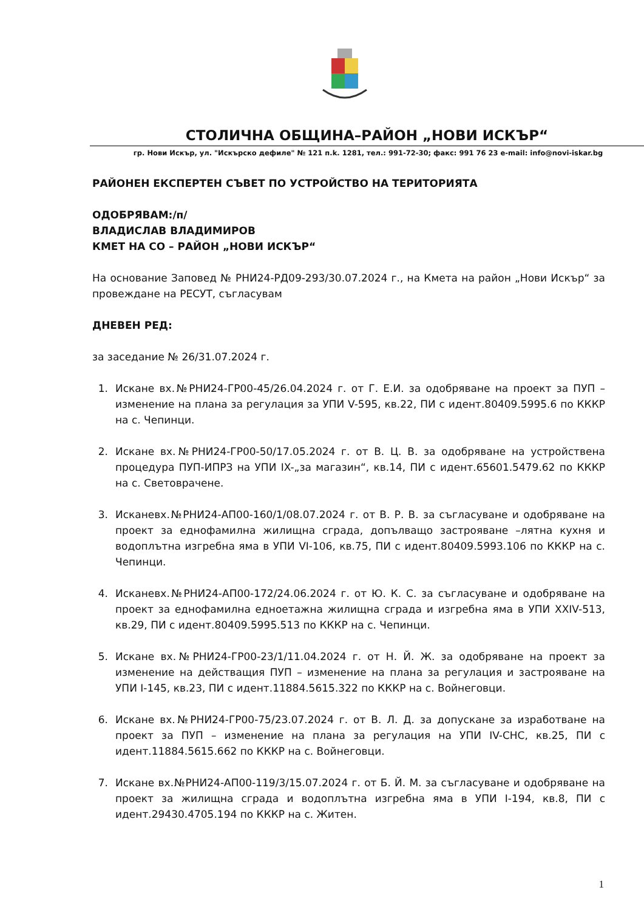СТОЛИЧНА ОБЩИНА–РАЙОН „НОВИ ИСКЪР“
гр. Нови Искър, ул. "Искърско дефиле" № 121 п.k. 1281, тел.: 991-72-30; факс: 991 76 23 e-mail: info@novi-iskar.bg
РАЙОНЕН ЕКСПЕРТЕН СЪВЕТ ПО УСТРОЙСТВО НА ТЕРИТОРИЯТА
ОДОБРЯВАМ:/п/
ВЛАДИСЛАВ ВЛАДИМИРОВ
КМЕТ НА СО – РАЙОН „НОВИ ИСКЪР“
На основание Заповед № РНИ24-РД09-293/30.07.2024 г., на Кмета на район „Нови Искър“ за провеждане на РЕСУТ, съгласувам
ДНЕВЕН РЕД:
за заседание № 26/31.07.2024 г.
1. Искане вх.№РНИ24-ГР00-45/26.04.2024 г. от Г. Е.И. за одобряване на проект за ПУП – изменение на плана за регулация за УПИ V-595, кв.22, ПИ с идент.80409.5995.6 по КККР на с. Чепинци.
2. Искане вх.№РНИ24-ГР00-50/17.05.2024 г. от В. Ц. В. за одобряване на устройствена процедура ПУП-ИПРЗ на УПИ IX-„за магазин“, кв.14, ПИ с идент.65601.5479.62 по КККР на с. Световрачене.
3. Исканевх.№РНИ24-АП00-160/1/08.07.2024 г. от В. Р. В. за съгласуване и одобряване на проект за еднофамилна жилищна сграда, допълващо застрояване –лятна кухня и водоплътна изгребна яма в УПИ VI-106, кв.75, ПИ с идент.80409.5993.106 по КККР на с. Чепинци.
4. Исканевх.№РНИ24-АП00-172/24.06.2024 г. от Ю. К. С. за съгласуване и одобряване на проект за еднофамилна едноетажна жилищна сграда и изгребна яма в УПИ XXIV-513, кв.29, ПИ с идент.80409.5995.513 по КККР на с. Чепинци.
5. Искане вх.№РНИ24-ГР00-23/1/11.04.2024 г. от Н. Й. Ж. за одобряване на проект за изменение на действащия ПУП – изменение на плана за регулация и застрояване на УПИ I-145, кв.23, ПИ с идент.11884.5615.322 по КККР на с. Войнеговци.
6. Искане вх.№РНИ24-ГР00-75/23.07.2024 г. от В. Л. Д. за допускане за изработване на проект за ПУП – изменение на плана за регулация на УПИ IV-СНС, кв.25, ПИ с идент.11884.5615.662 по КККР на с. Войнеговци.
7. Искане вх.№РНИ24-АП00-119/3/15.07.2024 г. от Б. Й. М. за съгласуване и одобряване на проект за жилищна сграда и водоплътна изгребна яма в УПИ I-194, кв.8, ПИ с идент.29430.4705.194 по КККР на с. Житен.
1